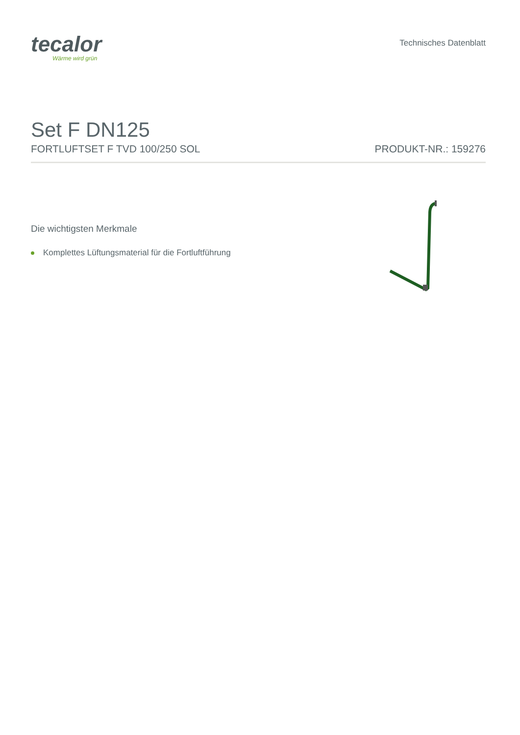tecalor
Wärme wird grün
Technisches Datenblatt
Set F DN125
FORTLUFTSET F TVD 100/250 SOL PRODUKT-NR.: 159276
Die wichtigsten Merkmale
Komplettes Lüftungsmaterial für die Fortluftführung